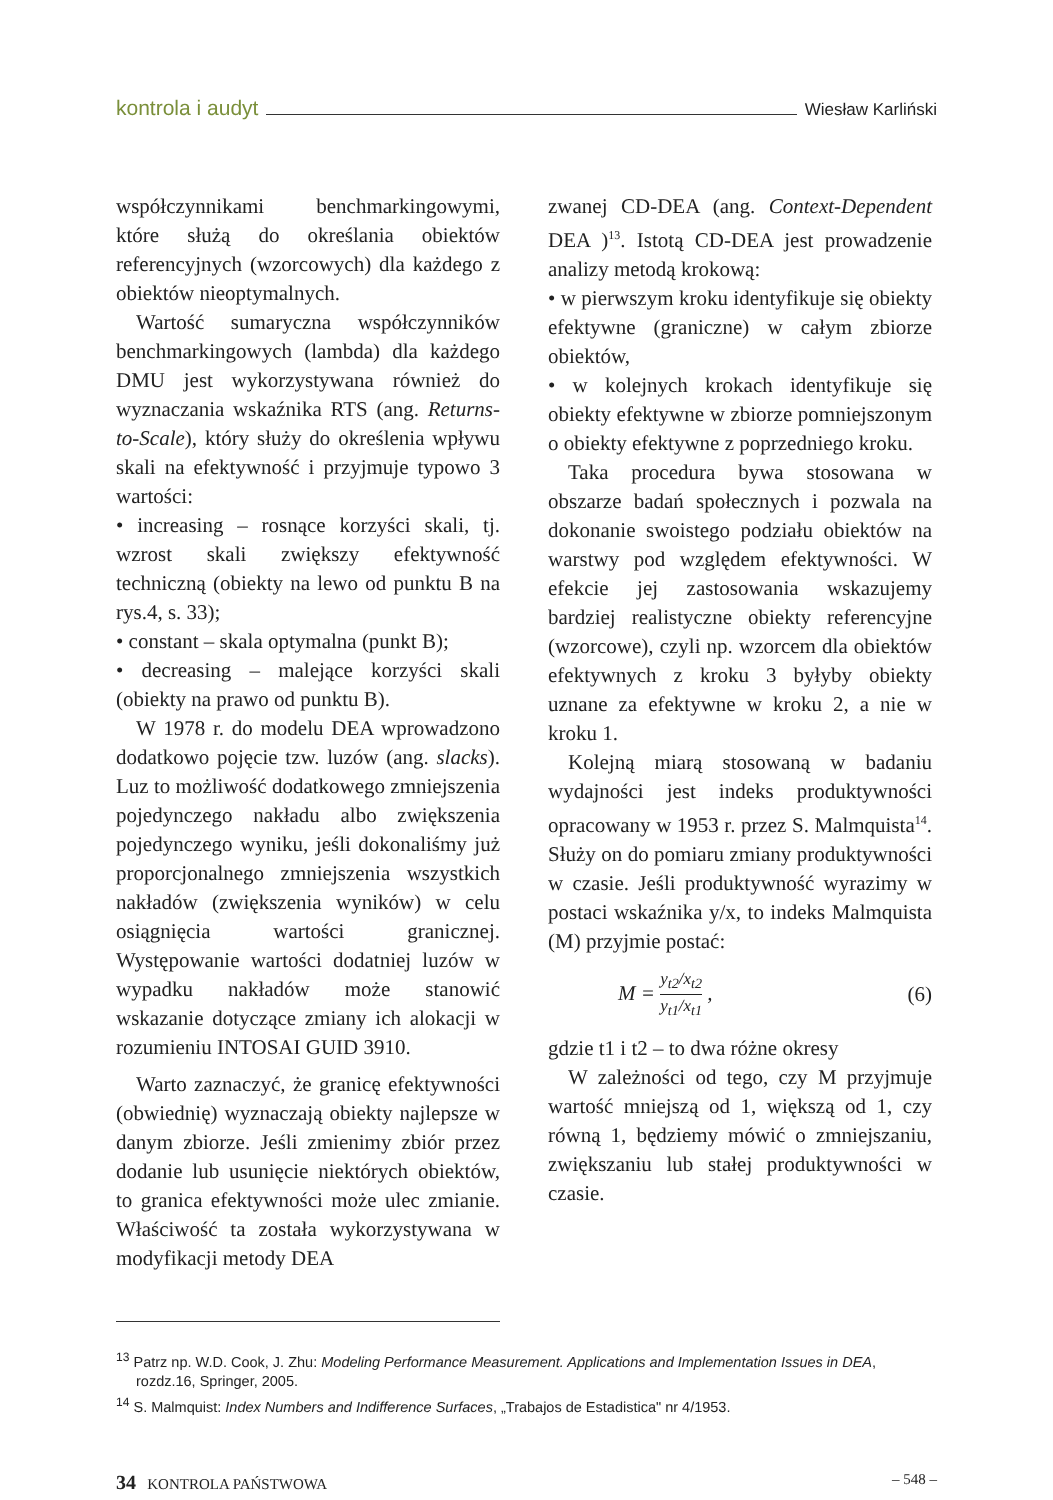kontrola i audyt Wiesław Karliński
współczynnikami benchmarkingowymi, które służą do określania obiektów referencyjnych (wzorcowych) dla każdego z obiektów nieoptymalnych.
Wartość sumaryczna współczynników benchmarkingowych (lambda) dla każdego DMU jest wykorzystywana również do wyznaczania wskaźnika RTS (ang. Returns-to-Scale), który służy do określenia wpływu skali na efektywność i przyjmuje typowo 3 wartości:
• increasing – rosnące korzyści skali, tj. wzrost skali zwiększy efektywność techniczną (obiekty na lewo od punktu B na rys.4, s. 33);
• constant – skala optymalna (punkt B);
• decreasing – malejące korzyści skali (obiekty na prawo od punktu B).
W 1978 r. do modelu DEA wprowadzono dodatkowo pojęcie tzw. luzów (ang. slacks). Luz to możliwość dodatkowego zmniejszenia pojedynczego nakładu albo zwiększenia pojedynczego wyniku, jeśli dokonaliśmy już proporcjonalnego zmniejszenia wszystkich nakładów (zwiększenia wyników) w celu osiągnięcia wartości granicznej. Występowanie wartości dodatniej luzów w wypadku nakładów może stanowić wskazanie dotyczące zmiany ich alokacji w rozumieniu INTOSAI GUID 3910.
Warto zaznaczyć, że granicę efektywności (obwiednię) wyznaczają obiekty najlepsze w danym zbiorze. Jeśli zmienimy zbiór przez dodanie lub usunięcie niektórych obiektów, to granica efektywności może ulec zmianie. Właściwość ta została wykorzystywana w modyfikacji metody DEA
zwanej CD-DEA (ang. Context-Dependent DEA )<sup>13</sup>. Istotą CD-DEA jest prowadzenie analizy metodą krokową:
• w pierwszym kroku identyfikuje się obiekty efektywne (graniczne) w całym zbiorze obiektów,
• w kolejnych krokach identyfikuje się obiekty efektywne w zbiorze pomniejszonym o obiekty efektywne z poprzedniego kroku.
Taka procedura bywa stosowana w obszarze badań społecznych i pozwala na dokonanie swoistego podziału obiektów na warstwy pod względem efektywności. W efekcie jej zastosowania wskazujemy bardziej realistyczne obiekty referencyjne (wzorcowe), czyli np. wzorcem dla obiektów efektywnych z kroku 3 byłyby obiekty uznane za efektywne w kroku 2, a nie w kroku 1.
Kolejną miarą stosowaną w badaniu wydajności jest indeks produktywności opracowany w 1953 r. przez S. Malmquista<sup>14</sup>. Służy on do pomiaru zmiany produktywności w czasie. Jeśli produktywność wyrazimy w postaci wskaźnika y/x, to indeks Malmquista (M) przyjmie postać:
M = y<sub>t2</sub>/x<sub>t2</sub> y<sub>t1</sub>/x<sub>t1</sub> , (6)
gdzie t1 i t2 – to dwa różne okresy
W zależności od tego, czy M przyjmuje wartość mniejszą od 1, większą od 1, czy równą 1, będziemy mówić o zmniejszaniu, zwiększaniu lub stałej produktywności w czasie.
<sup>13</sup> Patrz np. W.D. Cook, J. Zhu: Modeling Performance Measurement. Applications and Implementation Issues in DEA, rozdz.16, Springer, 2005.
<sup>14</sup> S. Malmquist: Index Numbers and Indifference Surfaces, „Trabajos de Estadistica" nr 4/1953.
34 KONTROLA PAŃSTWOWA – 548 –